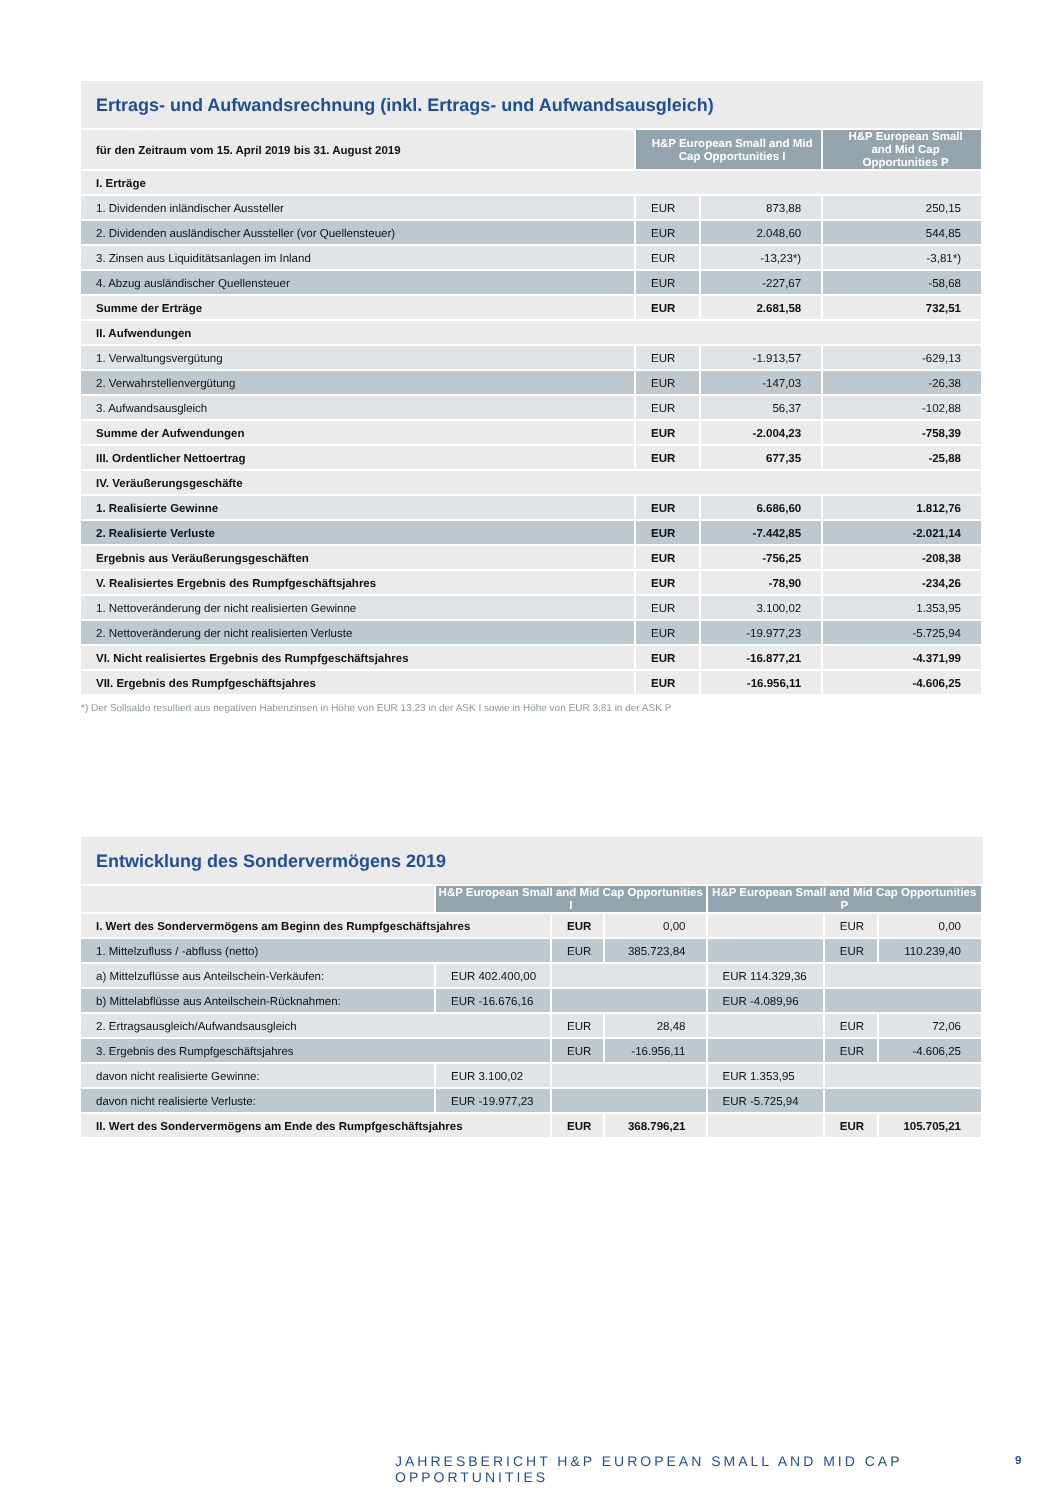Ertrags- und Aufwandsrechnung (inkl. Ertrags- und Aufwandsausgleich)
| für den Zeitraum vom 15. April 2019 bis 31. August 2019 | H&P European Small and Mid Cap Opportunities I | | H&P European Small and Mid Cap Opportunities P |
| I. Erträge | | | |
| 1. Dividenden inländischer Aussteller | EUR | 873,88 | 250,15 |
| 2. Dividenden ausländischer Aussteller (vor Quellensteuer) | EUR | 2.048,60 | 544,85 |
| 3. Zinsen aus Liquiditätsanlagen im Inland | EUR | -13,23*) | -3,81*) |
| 4. Abzug ausländischer Quellensteuer | EUR | -227,67 | -58,68 |
| Summe der Erträge | EUR | 2.681,58 | 732,51 |
| II. Aufwendungen | | | |
| 1. Verwaltungsvergütung | EUR | -1.913,57 | -629,13 |
| 2. Verwahrstellenvergütung | EUR | -147,03 | -26,38 |
| 3. Aufwandsausgleich | EUR | 56,37 | -102,88 |
| Summe der Aufwendungen | EUR | -2.004,23 | -758,39 |
| III. Ordentlicher Nettoertrag | EUR | 677,35 | -25,88 |
| IV. Veräußerungsgeschäfte | | | |
| 1. Realisierte Gewinne | EUR | 6.686,60 | 1.812,76 |
| 2. Realisierte Verluste | EUR | -7.442,85 | -2.021,14 |
| Ergebnis aus Veräußerungsgeschäften | EUR | -756,25 | -208,38 |
| V. Realisiertes Ergebnis des Rumpfgeschäftsjahres | EUR | -78,90 | -234,26 |
| 1. Nettoveränderung der nicht realisierten Gewinne | EUR | 3.100,02 | 1.353,95 |
| 2. Nettoveränderung der nicht realisierten Verluste | EUR | -19.977,23 | -5.725,94 |
| VI. Nicht realisiertes Ergebnis des Rumpfgeschäftsjahres | EUR | -16.877,21 | -4.371,99 |
| VII. Ergebnis des Rumpfgeschäftsjahres | EUR | -16.956,11 | -4.606,25 |
*) Der Sollsaldo resultiert aus negativen Habenzinsen in Höhe von EUR 13,23 in der ASK I sowie in Höhe von EUR 3,81 in der ASK P
Entwicklung des Sondervermögens 2019
| | H&P European Small and Mid Cap Opportunities I | | | H&P European Small and Mid Cap Opportunities P | | |
| I. Wert des Sondervermögens am Beginn des Rumpfgeschäftsjahres | | EUR | 0,00 | | EUR | 0,00 |
| 1. Mittelzufluss / -abfluss (netto) | | EUR | 385.723,84 | | EUR | 110.239,40 |
| a) Mittelzuflüsse aus Anteilschein-Verkäufen: | EUR 402.400,00 | | | EUR 114.329,36 | | |
| b) Mittelabflüsse aus Anteilschein-Rücknahmen: | EUR -16.676,16 | | | EUR -4.089,96 | | |
| 2. Ertragsausgleich/Aufwandsausgleich | | EUR | 28,48 | | EUR | 72,06 |
| 3. Ergebnis des Rumpfgeschäftsjahres | | EUR | -16.956,11 | | EUR | -4.606,25 |
| davon nicht realisierte Gewinne: | EUR 3.100,02 | | | EUR 1.353,95 | | |
| davon nicht realisierte Verluste: | EUR -19.977,23 | | | EUR -5.725,94 | | |
| II. Wert des Sondervermögens am Ende des Rumpfgeschäftsjahres | | EUR | 368.796,21 | | EUR | 105.705,21 |
JAHRESBERICHT H&P EUROPEAN SMALL AND MID CAP OPPORTUNITIES
9